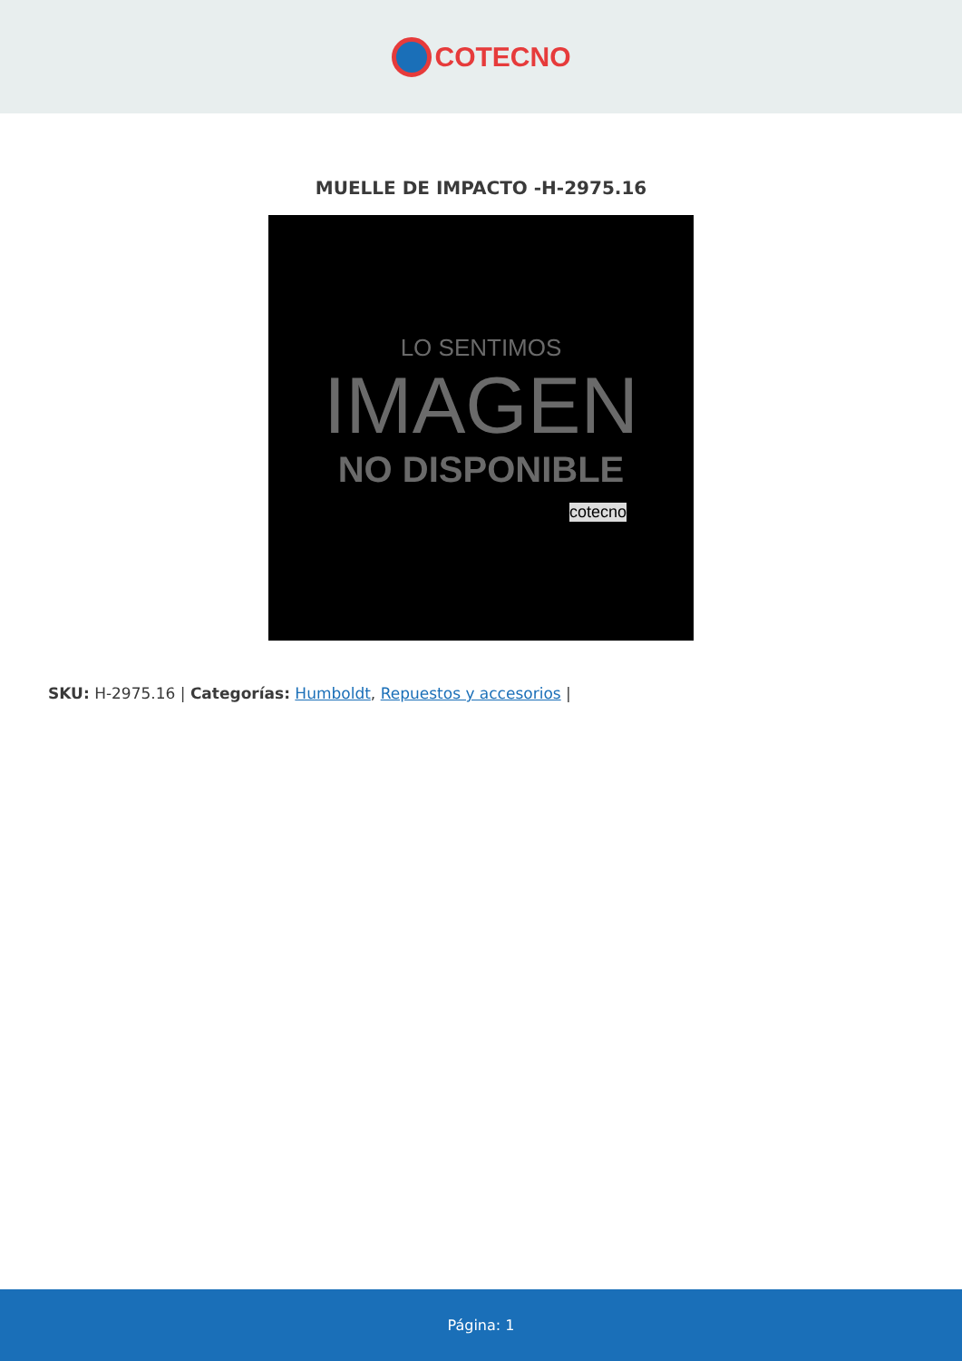COTECNO
MUELLE DE IMPACTO -H-2975.16
LO SENTIMOS
IMAGEN
NO DISPONIBLE
cotecno
SKU: H-2975.16 | Categorías: Humboldt, Repuestos y accesorios |
Página: 1